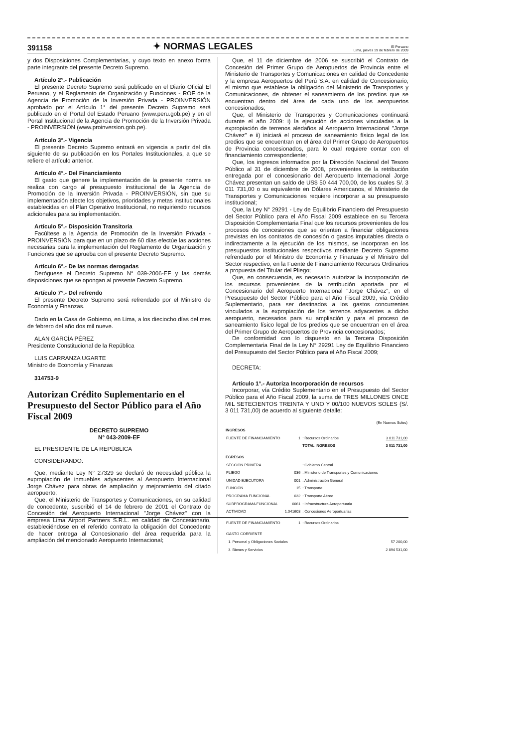391158 ✦ NORMAS LEGALES El Peruano
Lima, jueves 19 de febrero de 2009
y dos Disposiciones Complementarias, y cuyo texto en anexo forma parte integrante del presente Decreto Supremo.
Artículo 2°.- Publicación
El presente Decreto Supremo será publicado en el Diario Oficial El Peruano, y el Reglamento de Organización y Funciones - ROF de la Agencia de Promoción de la Inversión Privada - PROINVERSIÓN aprobado por el Artículo 1° del presente Decreto Supremo será publicado en el Portal del Estado Peruano (www.peru.gob.pe) y en el Portal Institucional de la Agencia de Promoción de la Inversión Privada - PROINVERSIÓN (www.proinversion.gob.pe).
Artículo 3°.- Vigencia
El presente Decreto Supremo entrará en vigencia a partir del día siguiente de su publicación en los Portales Institucionales, a que se refiere el artículo anterior.
Artículo 4°.- Del Financiamiento
El gasto que genere la implementación de la presente norma se realiza con cargo al presupuesto institucional de la Agencia de Promoción de la Inversión Privada - PROINVERSIÓN, sin que su implementación afecte los objetivos, prioridades y metas institucionales establecidas en el Plan Operativo Institucional, no requiriendo recursos adicionales para su implementación.
Artículo 5°.- Disposición Transitoria
Facúltese a la Agencia de Promoción de la Inversión Privada - PROINVERSIÓN para que en un plazo de 60 días efectúe las acciones necesarias para la implementación del Reglamento de Organización y Funciones que se aprueba con el presente Decreto Supremo.
Artículo 6°.- De las normas derogadas
Deróguese el Decreto Supremo N° 039-2006-EF y las demás disposiciones que se opongan al presente Decreto Supremo.
Artículo 7°.- Del refrendo
El presente Decreto Supremo será refrendado por el Ministro de Economía y Finanzas.
Dado en la Casa de Gobierno, en Lima, a los dieciocho días del mes de febrero del año dos mil nueve.
ALAN GARCÍA PÉREZ
Presidente Constitucional de la República
LUIS CARRANZA UGARTE
Ministro de Economía y Finanzas
314753-9
Autorizan Crédito Suplementario en el Presupuesto del Sector Público para el Año Fiscal 2009
DECRETO SUPREMO
N° 043-2009-EF
EL PRESIDENTE DE LA REPÚBLICA
CONSIDERANDO:
Que, mediante Ley N° 27329 se declaró de necesidad pública la expropiación de inmuebles adyacentes al Aeropuerto Internacional Jorge Chávez para obras de ampliación y mejoramiento del citado aeropuerto;
Que, el Ministerio de Transportes y Comunicaciones, en su calidad de concedente, suscribió el 14 de febrero de 2001 el Contrato de Concesión del Aeropuerto Internacional "Jorge Chávez" con la empresa Lima Airport Partners S.R.L. en calidad de Concesionario, estableciéndose en el referido contrato la obligación del Concedente de hacer entrega al Concesionario del área requerida para la ampliación del mencionado Aeropuerto Internacional;
Que, el 11 de diciembre de 2006 se suscribió el Contrato de Concesión del Primer Grupo de Aeropuertos de Provincia entre el Ministerio de Transportes y Comunicaciones en calidad de Concedente y la empresa Aeropuertos del Perú S.A. en calidad de Concesionario; el mismo que establece la obligación del Ministerio de Transportes y Comunicaciones, de obtener el saneamiento de los predios que se encuentran dentro del área de cada uno de los aeropuertos concesionados;
Que, el Ministerio de Transportes y Comunicaciones continuará durante el año 2009: i) la ejecución de acciones vinculadas a la expropiación de terrenos aledaños al Aeropuerto Internacional "Jorge Chávez" e ii) iniciará el proceso de saneamiento físico legal de los predios que se encuentran en el área del Primer Grupo de Aeropuertos de Provincia concesionados, para lo cual requiere contar con el financiamiento correspondiente;
Que, los ingresos informados por la Dirección Nacional del Tesoro Público al 31 de diciembre de 2008, provenientes de la retribución entregada por el concesionario del Aeropuerto Internacional Jorge Chávez presentan un saldo de US$ 50 444 700,00, de los cuales S/. 3 011 731,00 o su equivalente en Dólares Americanos, el Ministerio de Transportes y Comunicaciones requiere incorporar a su presupuesto institucional;
Que, la Ley N° 29291 - Ley de Equilibrio Financiero del Presupuesto del Sector Público para el Año Fiscal 2009 establece en su Tercera Disposición Complementaria Final que los recursos provenientes de los procesos de concesiones que se orienten a financiar obligaciones previstas en los contratos de concesión o gastos imputables directa o indirectamente a la ejecución de los mismos, se incorporan en los presupuestos institucionales respectivos mediante Decreto Supremo refrendado por el Ministro de Economía y Finanzas y el Ministro del Sector respectivo, en la Fuente de Financiamiento Recursos Ordinarios a propuesta del Titular del Pliego;
Que, en consecuencia, es necesario autorizar la incorporación de los recursos provenientes de la retribución aportada por el Concesionario del Aeropuerto Internacional "Jorge Chávez", en el Presupuesto del Sector Público para el Año Fiscal 2009, vía Crédito Suplementario, para ser destinados a los gastos concurrentes vinculados a la expropiación de los terrenos adyacentes a dicho aeropuerto, necesarios para su ampliación y para el proceso de saneamiento físico legal de los predios que se encuentran en el área del Primer Grupo de Aeropuertos de Provincia concesionados;
De conformidad con lo dispuesto en la Tercera Disposición Complementaria Final de la Ley N° 29291 Ley de Equilibrio Financiero del Presupuesto del Sector Público para el Año Fiscal 2009;
DECRETA:
Artículo 1°.- Autoriza Incorporación de recursos
Incorporar, vía Crédito Suplementario en el Presupuesto del Sector Público para el Año Fiscal 2009, la suma de TRES MILLONES ONCE MIL SETECIENTOS TREINTA Y UNO Y 00/100 NUEVOS SOLES (S/. 3 011 731,00) de acuerdo al siguiente detalle:
| (En Nuevos Soles) | | | | |
| INGRESOS | | | | |
| FUENTE DE FINANCIAMIENTO | 1 | : Recursos Ordinarios | | 3 011 731,00 |
| | | TOTAL INGRESOS | | 3 011 731,00 |
| EGRESOS | | | | |
| SECCIÓN PRIMERA | | : Gobierno Central | | |
| PLIEGO | 036 | : Ministerio de Transportes y Comunicaciones | | |
| UNIDAD EJECUTORA | 001 | : Administración General | | |
| FUNCIÓN | 15 | : Transporte | | |
| PROGRAMA FUNCIONAL | 032 | : Transporte Aéreo | | |
| SUBPROGRAMA FUNCIONAL | 0061 | : Infraestructura Aeroportuaria | | |
| ACTIVIDAD | 1.041603 | : Concesiones Aeroportuarias | | |
| FUENTE DE FINANCIAMIENTO | 1 | : Recursos Ordinarios | | |
| GASTO CORRIENTE | | | | |
| 1. Personal y Obligaciones Sociales | | | | 57 200,00 |
| 3. Bienes y Servicios | | | | 2 894 531,00 |